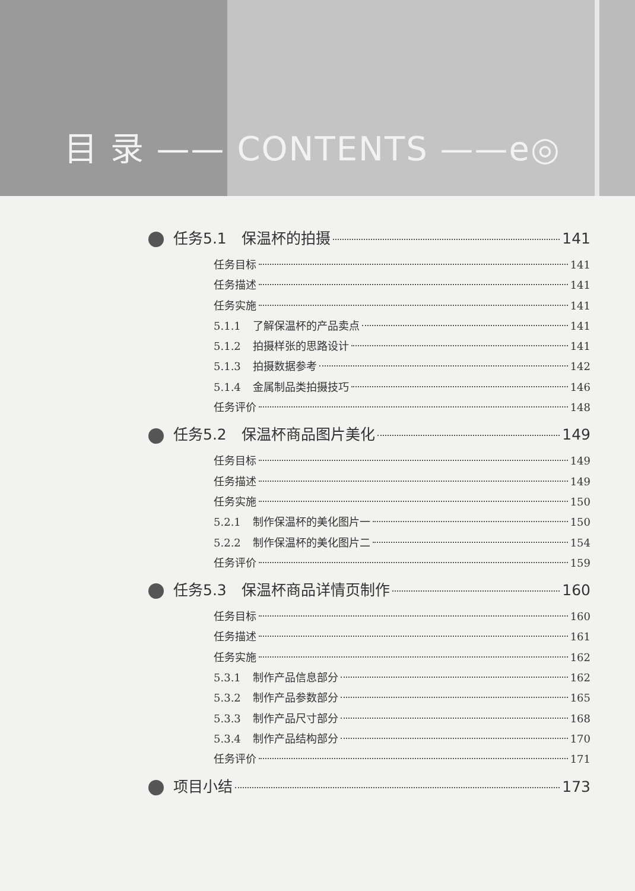目 录 —— CONTENTS ——e◎
任务5.1　保温杯的拍摄 141
任务目标 141
任务描述 141
任务实施 141
5.1.1 了解保温杯的产品卖点 141
5.1.2 拍摄样张的思路设计 141
5.1.3 拍摄数据参考 142
5.1.4 金属制品类拍摄技巧 146
任务评价 148
任务5.2　保温杯商品图片美化 149
任务目标 149
任务描述 149
任务实施 150
5.2.1 制作保温杯的美化图片一 150
5.2.2 制作保温杯的美化图片二 154
任务评价 159
任务5.3　保温杯商品详情页制作 160
任务目标 160
任务描述 161
任务实施 162
5.3.1 制作产品信息部分 162
5.3.2 制作产品参数部分 165
5.3.3 制作产品尺寸部分 168
5.3.4 制作产品结构部分 170
任务评价 171
项目小结 173